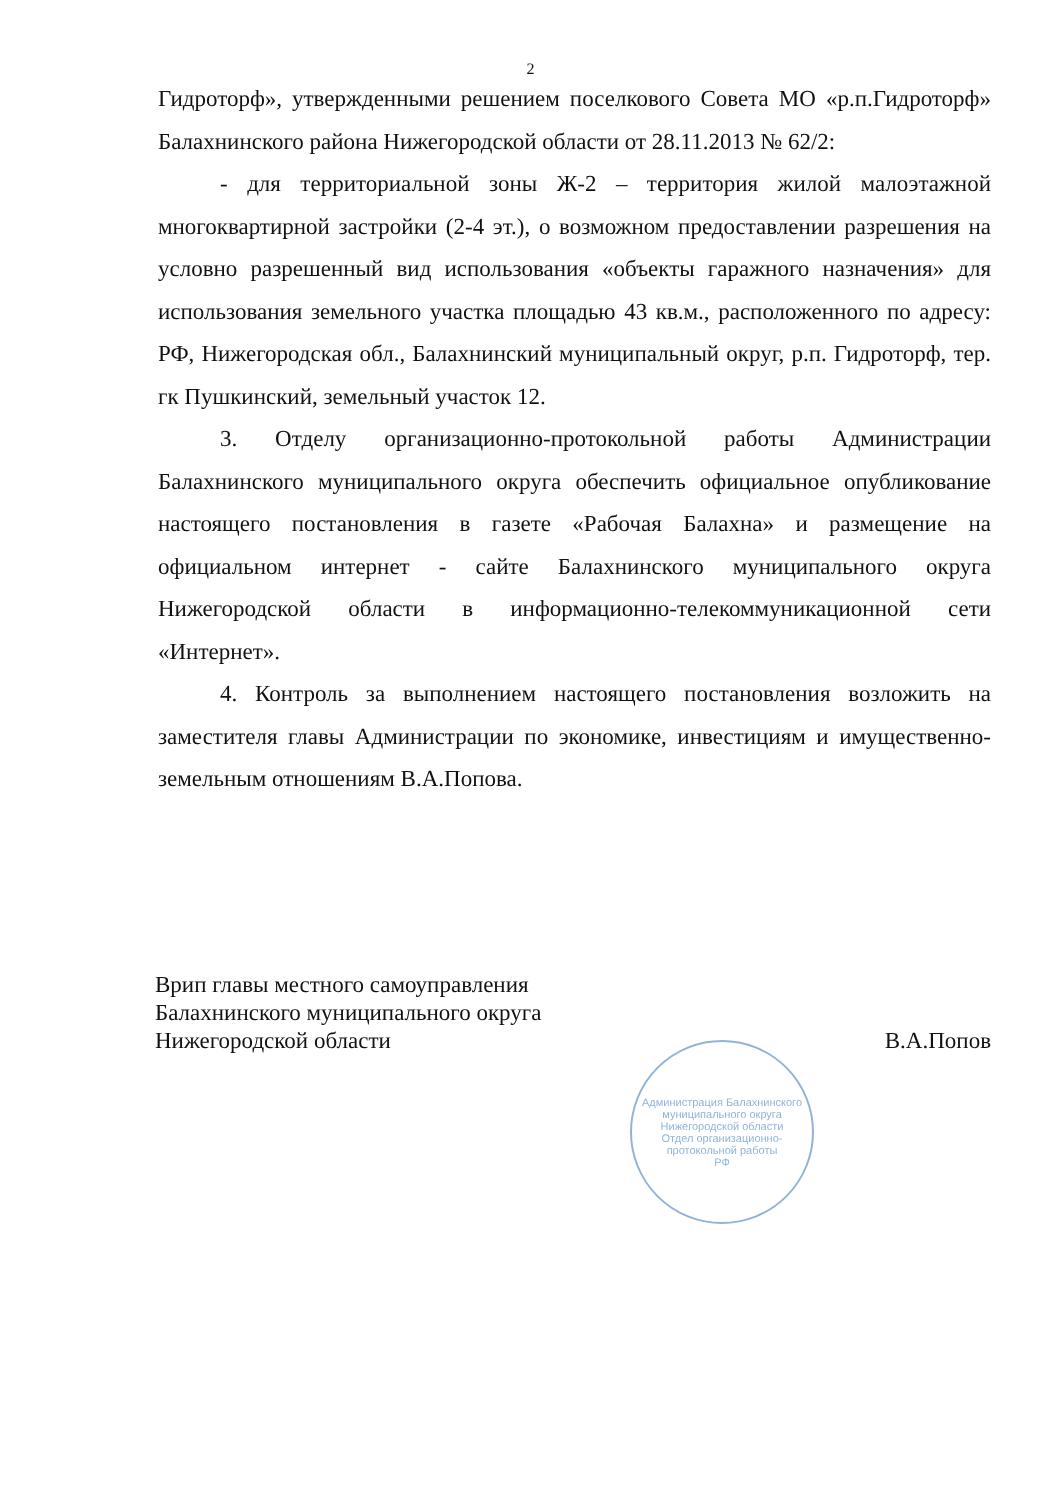2
Гидроторф», утвержденными решением поселкового Совета МО «р.п.Гидроторф» Балахнинского района Нижегородской области от 28.11.2013 № 62/2:
- для территориальной зоны Ж-2 – территория жилой малоэтажной многоквартирной застройки (2-4 эт.), о возможном предоставлении разрешения на условно разрешенный вид использования «объекты гаражного назначения» для использования земельного участка площадью 43 кв.м., расположенного по адресу: РФ, Нижегородская обл., Балахнинский муниципальный округ, р.п. Гидроторф, тер. гк Пушкинский, земельный участок 12.
3. Отделу организационно-протокольной работы Администрации Балахнинского муниципального округа обеспечить официальное опубликование настоящего постановления в газете «Рабочая Балахна» и размещение на официальном интернет - сайте Балахнинского муниципального округа Нижегородской области в информационно-телекоммуникационной сети «Интернет».
4. Контроль за выполнением настоящего постановления возложить на заместителя главы Администрации по экономике, инвестициям и имущественно-земельным отношениям В.А.Попова.
Врип главы местного самоуправления
Балахнинского муниципального округа
Нижегородской области
В.А.Попов
Администрация Балахнинского муниципального округа Нижегородской области
Отдел организационно-протокольной работы
РФ